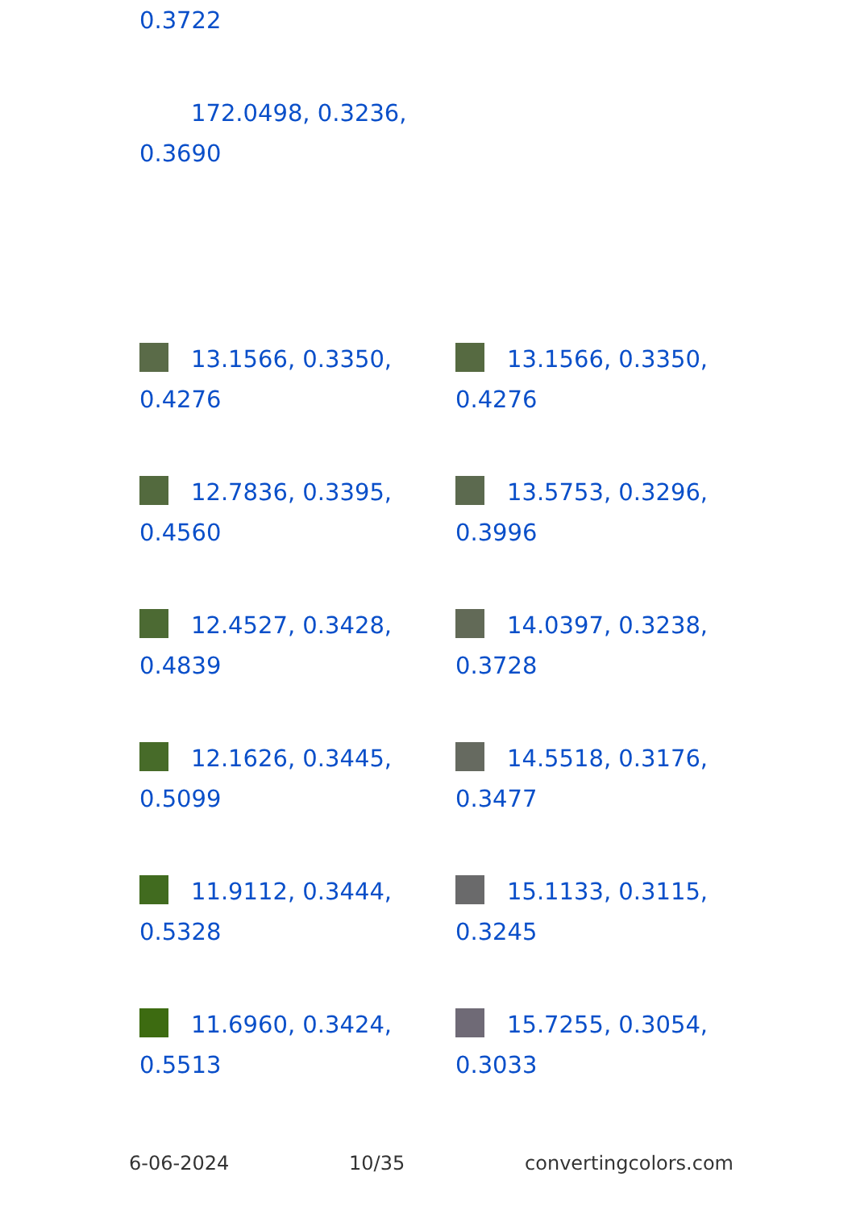0.3722
172.0498, 0.3236, 0.3690
13.1566, 0.3350, 0.4276
13.1566, 0.3350, 0.4276
12.7836, 0.3395, 0.4560
13.5753, 0.3296, 0.3996
12.4527, 0.3428, 0.4839
14.0397, 0.3238, 0.3728
12.1626, 0.3445, 0.5099
14.5518, 0.3176, 0.3477
11.9112, 0.3444, 0.5328
15.1133, 0.3115, 0.3245
11.6960, 0.3424, 0.5513
15.7255, 0.3054, 0.3033
6-06-2024 10/35 convertingcolors.com